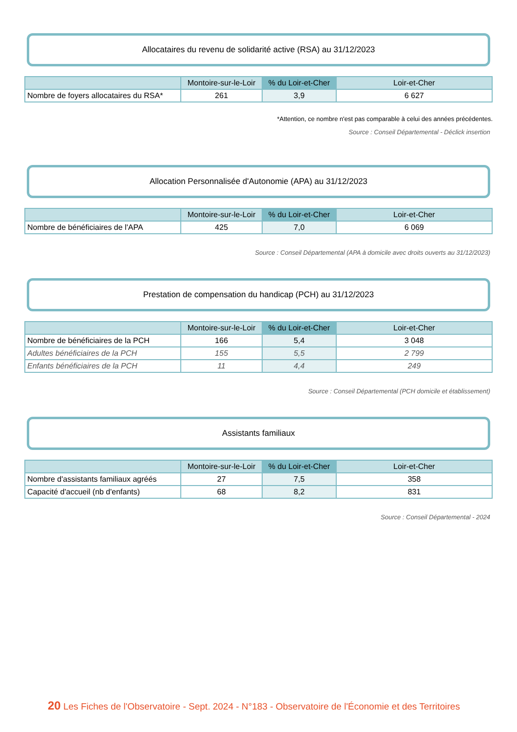Allocataires du revenu de solidarité active (RSA) au 31/12/2023
| | Montoire-sur-le-Loir | % du Loir-et-Cher | Loir-et-Cher |
| --- | --- | --- | --- |
| Nombre de foyers allocataires du RSA* | 261 | 3,9 | 6 627 |
*Attention, ce nombre n'est pas comparable à celui des années précédentes.
Source : Conseil Départemental - Déclick insertion
Allocation Personnalisée d'Autonomie (APA) au 31/12/2023
| | Montoire-sur-le-Loir | % du Loir-et-Cher | Loir-et-Cher |
| --- | --- | --- | --- |
| Nombre de bénéficiaires de l'APA | 425 | 7,0 | 6 069 |
Source : Conseil Départemental (APA à domicile avec droits ouverts au 31/12/2023)
Prestation de compensation du handicap (PCH) au 31/12/2023
| | Montoire-sur-le-Loir | % du Loir-et-Cher | Loir-et-Cher |
| --- | --- | --- | --- |
| Nombre de bénéficiaires de la PCH | 166 | 5,4 | 3 048 |
| Adultes bénéficiaires de la PCH | 155 | 5,5 | 2 799 |
| Enfants bénéficiaires de la PCH | 11 | 4,4 | 249 |
Source : Conseil Départemental (PCH domicile et établissement)
Assistants familiaux
| | Montoire-sur-le-Loir | % du Loir-et-Cher | Loir-et-Cher |
| --- | --- | --- | --- |
| Nombre d'assistants familiaux agréés | 27 | 7,5 | 358 |
| Capacité d'accueil (nb d'enfants) | 68 | 8,2 | 831 |
Source : Conseil Départemental - 2024
20 Les Fiches de l'Observatoire - Sept. 2024 - N°183 - Observatoire de l'Économie et des Territoires